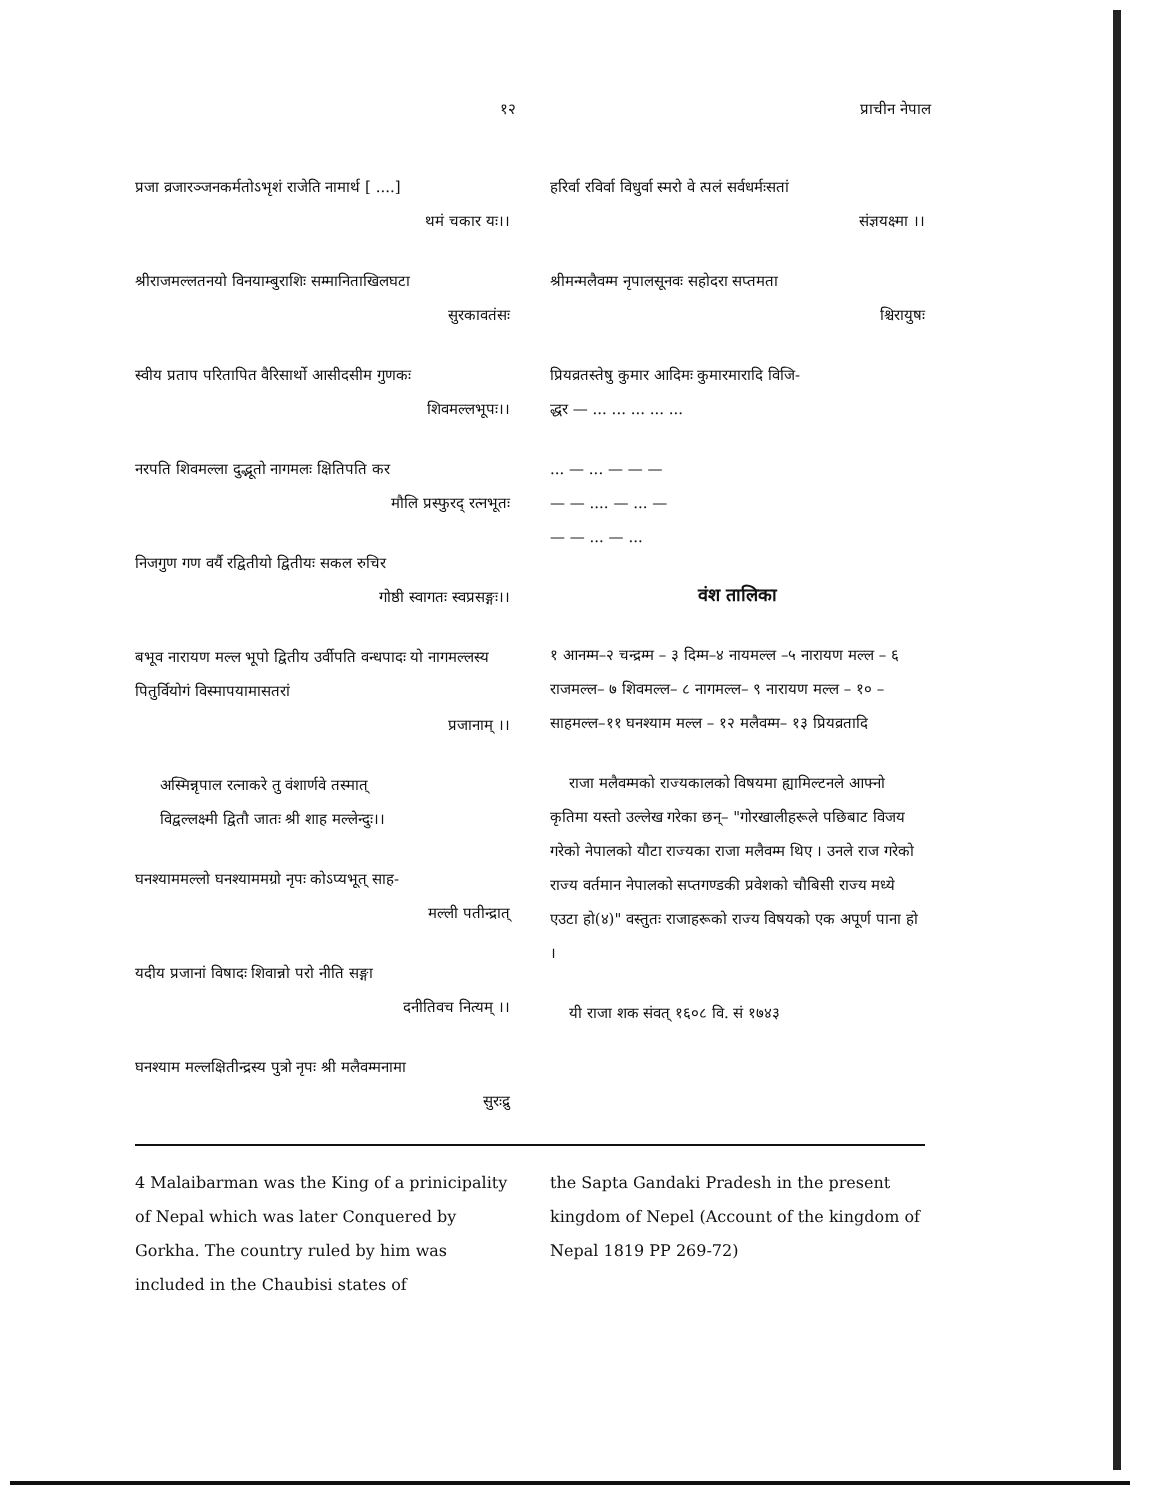१२ प्राचीन नेपाल
प्रजा व्रजारञ्जनकर्मतोऽभृशं राजेति नामार्थ [ ....]
थमं चकार यः।।
श्रीराजमल्लतनयो विनयाम्बुराशिः सम्मानिताखिलघटा
सुरकावतंसः
स्वीय प्रताप परितापित वैरिसार्थो आसीदसीम गुणकः
शिवमल्लभूपः।।
नरपति शिवमल्ला दुद्भूतो नागमलः क्षितिपति कर
मौलि प्रस्फुरद् रत्नभूतः
निजगुण गण वर्यै रद्वितीयो द्वितीयः सकल रुचिर
गोष्ठी स्वागतः स्वप्रसङ्गः।।
बभूव नारायण मल्ल भूपो द्वितीय उर्वीपति वन्धपादः यो नागमल्लस्य पितुर्वियोगं विस्मापयामासतरां
प्रजानाम् ।।
अस्मिन्नृपाल रत्नाकरे तु वंशार्णवे तस्मात्
विद्वल्लक्ष्मी द्वितौ जातः श्री शाह मल्लेन्दुः।।
घनश्याममल्लो घनश्याममग्रो नृपः कोऽप्यभूत् साह-
मल्ली पतीन्द्रात्
यदीय प्रजानां विषादः शिवान्नो परो नीति सङ्गा
दनीतिवच नित्यम् ।।
घनश्याम मल्लक्षितीन्द्रस्य पुत्रो नृपः श्री मलैवम्मनामा
सुरःद्रु
हरिर्वा रविर्वा विधुर्वा स्मरो वे त्पलं सर्वधर्मःसतां
संज्ञयक्ष्मा ।।
श्रीमन्मलैवम्म नृपालसूनवः सहोदरा सप्तमता
श्चिरायुषः
प्रियव्रतस्तेषु कुमार आदिमः कुमारमारादि विजि-
द्धर — ... ... ... ... ...
... — ... — — —
— — .... — ... —
— — ... — ...
वंश तालिका
१ आनम्म–२ चन्द्रम्म – ३ दिम्म–४ नायमल्ल –५ नारायण मल्ल – ६ राजमल्ल– ७ शिवमल्ल– ८ नागमल्ल– ९ नारायण मल्ल – १० – साहमल्ल–११ घनश्याम मल्ल – १२ मलैवम्म– १३ प्रियव्रतादि
राजा मलैवम्मको राज्यकालको विषयमा ह्यामिल्टनले आफ्नो कृतिमा यस्तो उल्लेख गरेका छन्– "गोरखालीहरूले पछिबाट विजय गरेको नेपालको यौटा राज्यका राजा मलैवम्म थिए । उनले राज गरेको राज्य वर्तमान नेपालको सप्तगण्डकी प्रवेशको चौबिसी राज्य मध्ये एउटा हो(४)" वस्तुतः राजाहरूको राज्य विषयको एक अपूर्ण पाना हो ।
यी राजा शक संवत् १६०८ वि. सं १७४३
4 Malaibarman was the King of a prinicipality of Nepal which was later Conquered by Gorkha. The country ruled by him was included in the Chaubisi states of
the Sapta Gandaki Pradesh in the present kingdom of Nepel (Account of the kingdom of Nepal 1819 PP 269-72)